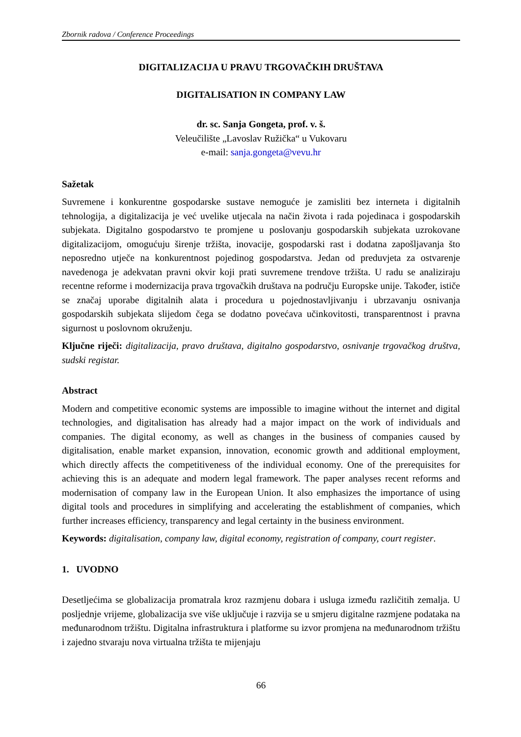Zbornik radova / Conference Proceedings
DIGITALIZACIJA U PRAVU TRGOVAČKIH DRUŠTAVA
DIGITALISATION IN COMPANY LAW
dr. sc. Sanja Gongeta, prof. v. š.
Veleučilište „Lavoslav Ružička“ u Vukovaru
e-mail: sanja.gongeta@vevu.hr
Sažetak
Suvremene i konkurentne gospodarske sustave nemoguće je zamisliti bez interneta i digitalnih tehnologija, a digitalizacija je već uvelike utjecala na način života i rada pojedinaca i gospodarskih subjekata. Digitalno gospodarstvo te promjene u poslovanju gospodarskih subjekata uzrokovane digitalizacijom, omogućuju širenje tržišta, inovacije, gospodarski rast i dodatna zapošljavanja što neposredno utječe na konkurentnost pojedinog gospodarstva. Jedan od preduvjeta za ostvarenje navedenoga je adekvatan pravni okvir koji prati suvremene trendove tržišta. U radu se analiziraju recentne reforme i modernizacija prava trgovačkih društava na području Europske unije. Također, ističe se značaj uporabe digitalnih alata i procedura u pojednostavljivanju i ubrzavanju osnivanja gospodarskih subjekata slijedom čega se dodatno povećava učinkovitosti, transparentnost i pravna sigurnost u poslovnom okruženju.
Ključne riječi: digitalizacija, pravo društava, digitalno gospodarstvo, osnivanje trgovačkog društva, sudski registar.
Abstract
Modern and competitive economic systems are impossible to imagine without the internet and digital technologies, and digitalisation has already had a major impact on the work of individuals and companies. The digital economy, as well as changes in the business of companies caused by digitalisation, enable market expansion, innovation, economic growth and additional employment, which directly affects the competitiveness of the individual economy. One of the prerequisites for achieving this is an adequate and modern legal framework. The paper analyses recent reforms and modernisation of company law in the European Union. It also emphasizes the importance of using digital tools and procedures in simplifying and accelerating the establishment of companies, which further increases efficiency, transparency and legal certainty in the business environment.
Keywords: digitalisation, company law, digital economy, registration of company, court register.
1. UVODNO
Desetljećima se globalizacija promatrala kroz razmjenu dobara i usluga između različitih zemalja. U posljednje vrijeme, globalizacija sve više uključuje i razvija se u smjeru digitalne razmjene podataka na međunarodnom tržištu. Digitalna infrastruktura i platforme su izvor promjena na međunarodnom tržištu i zajedno stvaraju nova virtualna tržišta te mijenjaju
66